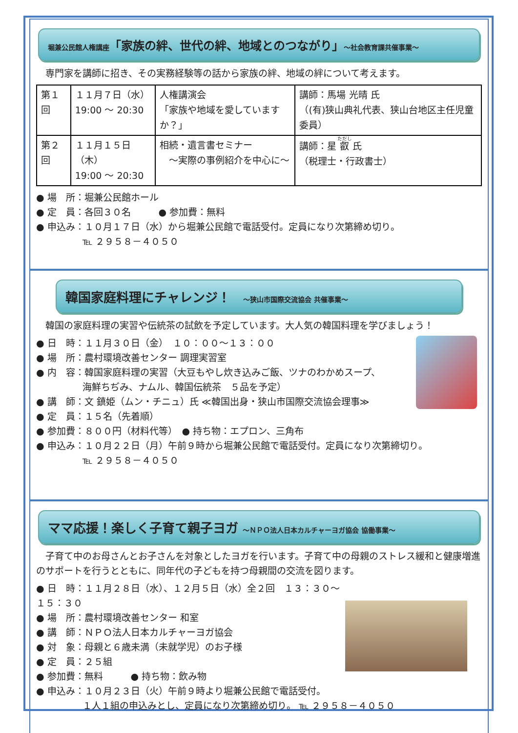堀兼公民館人権講座「家族の絆、世代の絆、地域とのつながり」～社会教育課共催事業～
　専門家を講師に招き、その実務経験等の話から家族の絆、地域の絆について考えます。
| 第１回 | １１月７日（水） 19:00 ～ 20:30 | 人権講演会 「家族や地域を愛していますか？」 | 講師：馬場 光晴 氏 （(有)狭山典礼代表、狭山台地区主任児童委員） |
| 第２回 | １１月１５日（木） 19:00 ～ 20:30 | 相続・遺言書セミナー ～実際の事例紹介を中心に～ | 講師：星 叡 氏 （税理士・行政書士） |
● 場　所：堀兼公民館ホール
● 定　員：各回３０名　　　● 参加費：無料
● 申込み：１０月１７日（水）から堀兼公民館で電話受付。定員になり次第締め切り。
　　　　　℡ ２９５８－４０５０
韓国家庭料理にチャレンジ！　～狭山市国際交流協会 共催事業～
　韓国の家庭料理の実習や伝統茶の試飲を予定しています。大人気の韓国料理を学びましょう！
● 日　時：１１月３０日（金）　１０：００～１３：００
● 場　所：農村環境改善センター 調理実習室
● 内　容：韓国家庭料理の実習（大豆もやし炊き込みご飯、ツナのわかめスープ、
　　　　　海鮮ちぢみ、ナムル、韓国伝統茶　５品を予定）
● 講　師：文 鎮姫（ムン・チニュ）氏 ≪韓国出身・狭山市国際交流協会理事≫
● 定　員：１５名（先着順）
● 参加費：８００円（材料代等）　● 持ち物：エプロン、三角布
● 申込み：１０月２２日（月）午前９時から堀兼公民館で電話受付。定員になり次第締切り。
　　　　　℡ ２９５８－４０５０
ママ応援！楽しく子育て親子ヨガ ～ＮＰＯ法人日本カルチャーヨガ協会 協働事業～
　子育て中のお母さんとお子さんを対象としたヨガを行います。子育て中の母親のストレス緩和と健康増進のサポートを行うとともに、同年代の子どもを持つ母親間の交流を図ります。
● 日　時：１１月２８日（水）、１２月５日（水）全２回　１３：３０～１５：３０
● 場　所：農村環境改善センター 和室
● 講　師：ＮＰＯ法人日本カルチャーヨガ協会
● 対　象：母親と６歳未満（未就学児）のお子様
● 定　員：２５組
● 参加費：無料　　　● 持ち物：飲み物
● 申込み：１０月２３日（火）午前９時より堀兼公民館で電話受付。
　　　　　１人１組の申込みとし、定員になり次第締め切り。 ℡ ２９５８－４０５０